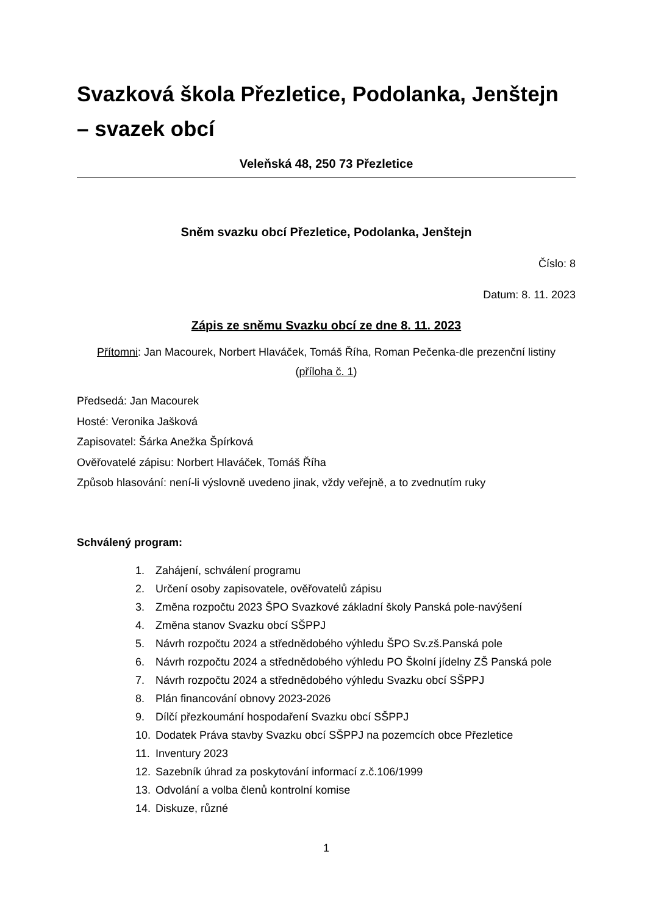Svazková škola Přezletice, Podolanka, Jenštejn – svazek obcí
Veleňská 48, 250 73 Přezletice
Sněm svazku obcí Přezletice, Podolanka, Jenštejn
Číslo: 8
Datum: 8. 11. 2023
Zápis ze sněmu Svazku obcí ze dne 8. 11. 2023
Přítomni: Jan Macourek, Norbert Hlaváček, Tomáš Říha, Roman Pečenka-dle prezenční listiny (příloha č. 1)
Předsedá: Jan Macourek
Hosté: Veronika Jašková
Zapisovatel: Šárka Anežka Špírková
Ověřovatelé zápisu: Norbert Hlaváček, Tomáš Říha
Způsob hlasování: není-li výslovně uvedeno jinak, vždy veřejně, a to zvednutím ruky
Schválený program:
1. Zahájení, schválení programu
2. Určení osoby zapisovatele, ověřovatelů zápisu
3. Změna rozpočtu 2023 ŠPO Svazkové základní školy Panská pole-navýšení
4. Změna stanov Svazku obcí SŠPPJ
5. Návrh rozpočtu 2024 a střednědobého výhledu ŠPO Sv.zš.Panská pole
6. Návrh rozpočtu 2024 a střednědobého výhledu PO Školní jídelny ZŠ Panská pole
7. Návrh rozpočtu 2024 a střednědobého výhledu Svazku obcí SŠPPJ
8. Plán financování obnovy 2023-2026
9. Dílčí přezkoumání hospodaření Svazku obcí SŠPPJ
10. Dodatek Práva stavby Svazku obcí SŠPPJ na pozemcích obce Přezletice
11. Inventury 2023
12. Sazebník úhrad za poskytování informací z.č.106/1999
13. Odvolání a volba členů kontrolní komise
14. Diskuze, různé
1